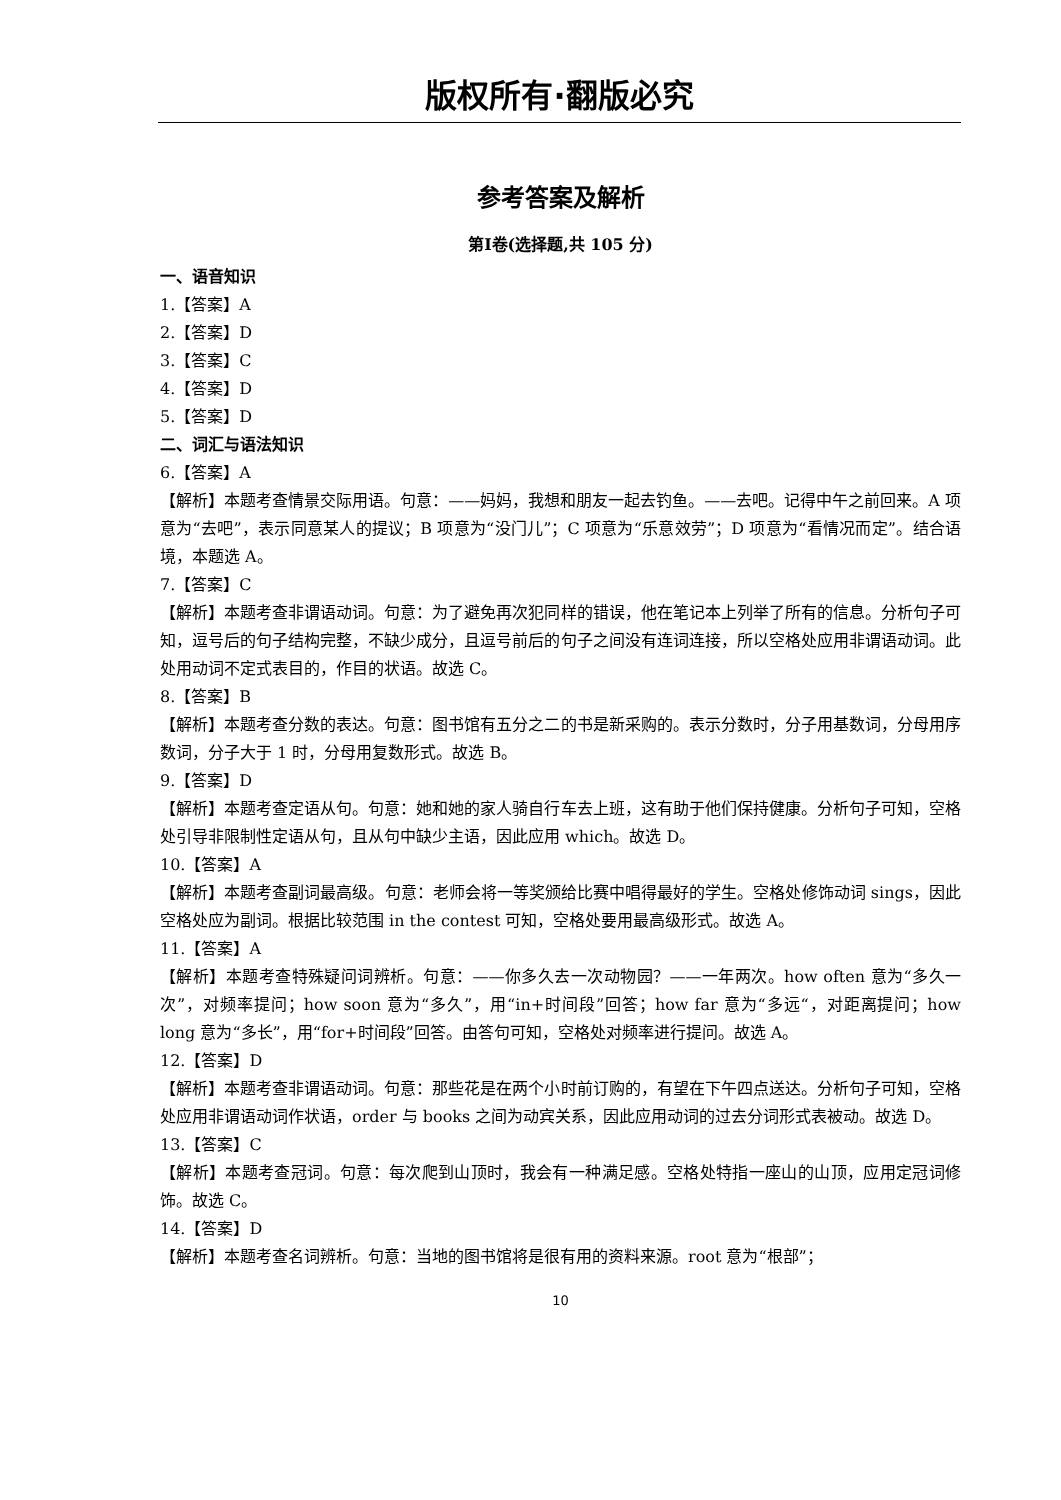版权所有·翻版必究
参考答案及解析
第Ⅰ卷(选择题,共 105 分)
一、语音知识
1.【答案】A
2.【答案】D
3.【答案】C
4.【答案】D
5.【答案】D
二、词汇与语法知识
6.【答案】A
【解析】本题考查情景交际用语。句意：——妈妈，我想和朋友一起去钓鱼。——去吧。记得中午之前回来。A 项意为“去吧”，表示同意某人的提议；B 项意为“没门儿”；C 项意为“乐意效劳”；D 项意为“看情况而定”。结合语境，本题选 A。
7.【答案】C
【解析】本题考查非谓语动词。句意：为了避免再次犯同样的错误，他在笔记本上列举了所有的信息。分析句子可知，逗号后的句子结构完整，不缺少成分，且逗号前后的句子之间没有连词连接，所以空格处应用非谓语动词。此处用动词不定式表目的，作目的状语。故选 C。
8.【答案】B
【解析】本题考查分数的表达。句意：图书馆有五分之二的书是新采购的。表示分数时，分子用基数词，分母用序数词，分子大于 1 时，分母用复数形式。故选 B。
9.【答案】D
【解析】本题考查定语从句。句意：她和她的家人骑自行车去上班，这有助于他们保持健康。分析句子可知，空格处引导非限制性定语从句，且从句中缺少主语，因此应用 which。故选 D。
10.【答案】A
【解析】本题考查副词最高级。句意：老师会将一等奖颁给比赛中唱得最好的学生。空格处修饰动词 sings，因此空格处应为副词。根据比较范围 in the contest 可知，空格处要用最高级形式。故选 A。
11.【答案】A
【解析】本题考查特殊疑问词辨析。句意：——你多久去一次动物园？——一年两次。how often 意为“多久一次”，对频率提问；how soon 意为“多久”，用“in+时间段”回答；how far 意为“多远“，对距离提问；how long 意为“多长”，用“for+时间段”回答。由答句可知，空格处对频率进行提问。故选 A。
12.【答案】D
【解析】本题考查非谓语动词。句意：那些花是在两个小时前订购的，有望在下午四点送达。分析句子可知，空格处应用非谓语动词作状语，order 与 books 之间为动宾关系，因此应用动词的过去分词形式表被动。故选 D。
13.【答案】C
【解析】本题考查冠词。句意：每次爬到山顶时，我会有一种满足感。空格处特指一座山的山顶，应用定冠词修饰。故选 C。
14.【答案】D
【解析】本题考查名词辨析。句意：当地的图书馆将是很有用的资料来源。root 意为“根部”；
10